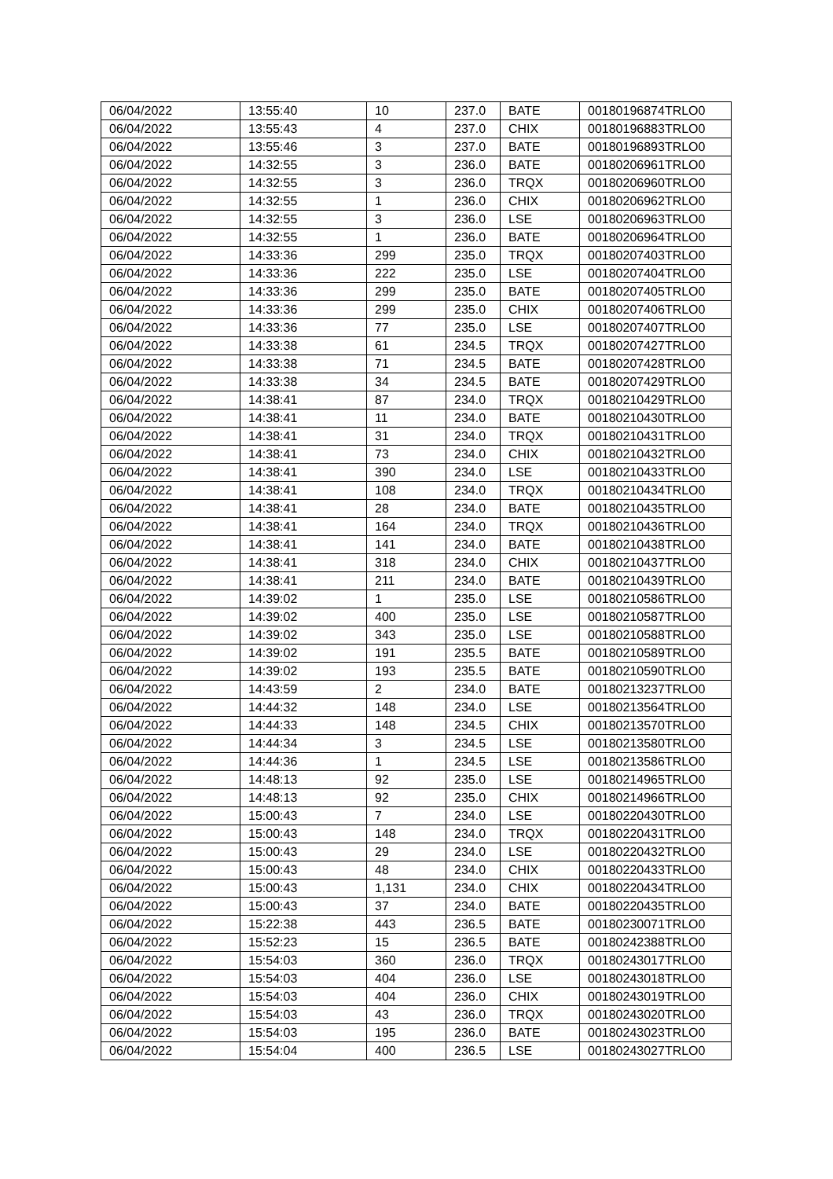| 06/04/2022 | 13:55:40 | 10 | 237.0 | BATE | 00180196874TRLO0 |
| 06/04/2022 | 13:55:43 | 4 | 237.0 | CHIX | 00180196883TRLO0 |
| 06/04/2022 | 13:55:46 | 3 | 237.0 | BATE | 00180196893TRLO0 |
| 06/04/2022 | 14:32:55 | 3 | 236.0 | BATE | 00180206961TRLO0 |
| 06/04/2022 | 14:32:55 | 3 | 236.0 | TRQX | 00180206960TRLO0 |
| 06/04/2022 | 14:32:55 | 1 | 236.0 | CHIX | 00180206962TRLO0 |
| 06/04/2022 | 14:32:55 | 3 | 236.0 | LSE | 00180206963TRLO0 |
| 06/04/2022 | 14:32:55 | 1 | 236.0 | BATE | 00180206964TRLO0 |
| 06/04/2022 | 14:33:36 | 299 | 235.0 | TRQX | 00180207403TRLO0 |
| 06/04/2022 | 14:33:36 | 222 | 235.0 | LSE | 00180207404TRLO0 |
| 06/04/2022 | 14:33:36 | 299 | 235.0 | BATE | 00180207405TRLO0 |
| 06/04/2022 | 14:33:36 | 299 | 235.0 | CHIX | 00180207406TRLO0 |
| 06/04/2022 | 14:33:36 | 77 | 235.0 | LSE | 00180207407TRLO0 |
| 06/04/2022 | 14:33:38 | 61 | 234.5 | TRQX | 00180207427TRLO0 |
| 06/04/2022 | 14:33:38 | 71 | 234.5 | BATE | 00180207428TRLO0 |
| 06/04/2022 | 14:33:38 | 34 | 234.5 | BATE | 00180207429TRLO0 |
| 06/04/2022 | 14:38:41 | 87 | 234.0 | TRQX | 00180210429TRLO0 |
| 06/04/2022 | 14:38:41 | 11 | 234.0 | BATE | 00180210430TRLO0 |
| 06/04/2022 | 14:38:41 | 31 | 234.0 | TRQX | 00180210431TRLO0 |
| 06/04/2022 | 14:38:41 | 73 | 234.0 | CHIX | 00180210432TRLO0 |
| 06/04/2022 | 14:38:41 | 390 | 234.0 | LSE | 00180210433TRLO0 |
| 06/04/2022 | 14:38:41 | 108 | 234.0 | TRQX | 00180210434TRLO0 |
| 06/04/2022 | 14:38:41 | 28 | 234.0 | BATE | 00180210435TRLO0 |
| 06/04/2022 | 14:38:41 | 164 | 234.0 | TRQX | 00180210436TRLO0 |
| 06/04/2022 | 14:38:41 | 141 | 234.0 | BATE | 00180210438TRLO0 |
| 06/04/2022 | 14:38:41 | 318 | 234.0 | CHIX | 00180210437TRLO0 |
| 06/04/2022 | 14:38:41 | 211 | 234.0 | BATE | 00180210439TRLO0 |
| 06/04/2022 | 14:39:02 | 1 | 235.0 | LSE | 00180210586TRLO0 |
| 06/04/2022 | 14:39:02 | 400 | 235.0 | LSE | 00180210587TRLO0 |
| 06/04/2022 | 14:39:02 | 343 | 235.0 | LSE | 00180210588TRLO0 |
| 06/04/2022 | 14:39:02 | 191 | 235.5 | BATE | 00180210589TRLO0 |
| 06/04/2022 | 14:39:02 | 193 | 235.5 | BATE | 00180210590TRLO0 |
| 06/04/2022 | 14:43:59 | 2 | 234.0 | BATE | 00180213237TRLO0 |
| 06/04/2022 | 14:44:32 | 148 | 234.0 | LSE | 00180213564TRLO0 |
| 06/04/2022 | 14:44:33 | 148 | 234.5 | CHIX | 00180213570TRLO0 |
| 06/04/2022 | 14:44:34 | 3 | 234.5 | LSE | 00180213580TRLO0 |
| 06/04/2022 | 14:44:36 | 1 | 234.5 | LSE | 00180213586TRLO0 |
| 06/04/2022 | 14:48:13 | 92 | 235.0 | LSE | 00180214965TRLO0 |
| 06/04/2022 | 14:48:13 | 92 | 235.0 | CHIX | 00180214966TRLO0 |
| 06/04/2022 | 15:00:43 | 7 | 234.0 | LSE | 00180220430TRLO0 |
| 06/04/2022 | 15:00:43 | 148 | 234.0 | TRQX | 00180220431TRLO0 |
| 06/04/2022 | 15:00:43 | 29 | 234.0 | LSE | 00180220432TRLO0 |
| 06/04/2022 | 15:00:43 | 48 | 234.0 | CHIX | 00180220433TRLO0 |
| 06/04/2022 | 15:00:43 | 1,131 | 234.0 | CHIX | 00180220434TRLO0 |
| 06/04/2022 | 15:00:43 | 37 | 234.0 | BATE | 00180220435TRLO0 |
| 06/04/2022 | 15:22:38 | 443 | 236.5 | BATE | 00180230071TRLO0 |
| 06/04/2022 | 15:52:23 | 15 | 236.5 | BATE | 00180242388TRLO0 |
| 06/04/2022 | 15:54:03 | 360 | 236.0 | TRQX | 00180243017TRLO0 |
| 06/04/2022 | 15:54:03 | 404 | 236.0 | LSE | 00180243018TRLO0 |
| 06/04/2022 | 15:54:03 | 404 | 236.0 | CHIX | 00180243019TRLO0 |
| 06/04/2022 | 15:54:03 | 43 | 236.0 | TRQX | 00180243020TRLO0 |
| 06/04/2022 | 15:54:03 | 195 | 236.0 | BATE | 00180243023TRLO0 |
| 06/04/2022 | 15:54:04 | 400 | 236.5 | LSE | 00180243027TRLO0 |